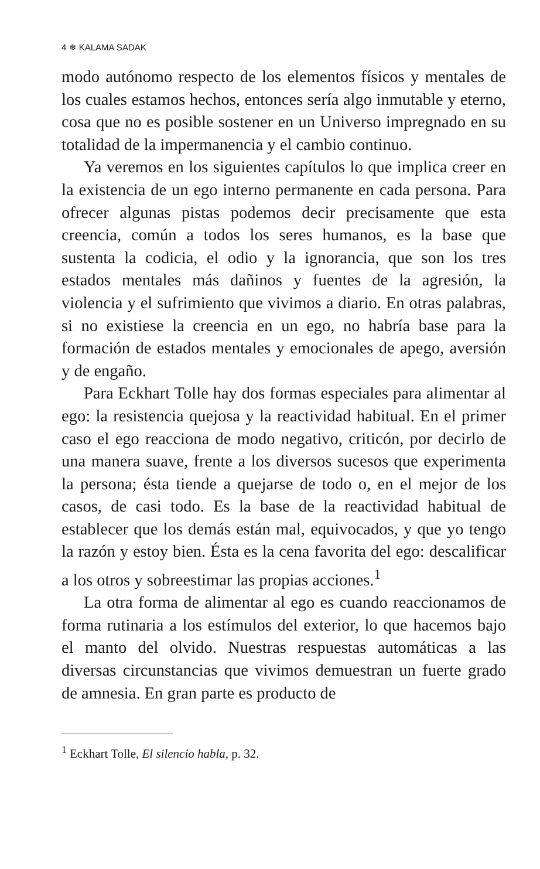4 ❄ KALAMA SADAK
modo autónomo respecto de los elementos físicos y mentales de los cuales estamos hechos, entonces sería algo inmutable y eterno, cosa que no es posible sostener en un Universo impregnado en su totalidad de la impermanencia y el cambio continuo.
Ya veremos en los siguientes capítulos lo que implica creer en la existencia de un ego interno permanente en cada persona. Para ofrecer algunas pistas podemos decir precisamente que esta creencia, común a todos los seres humanos, es la base que sustenta la codicia, el odio y la ignorancia, que son los tres estados mentales más dañinos y fuentes de la agresión, la violencia y el sufrimiento que vivimos a diario. En otras palabras, si no existiese la creencia en un ego, no habría base para la formación de estados mentales y emocionales de apego, aversión y de engaño.
Para Eckhart Tolle hay dos formas especiales para alimentar al ego: la resistencia quejosa y la reactividad habitual. En el primer caso el ego reacciona de modo negativo, criticón, por decirlo de una manera suave, frente a los diversos sucesos que experimenta la persona; ésta tiende a quejarse de todo o, en el mejor de los casos, de casi todo. Es la base de la reactividad habitual de establecer que los demás están mal, equivocados, y que yo tengo la razón y estoy bien. Ésta es la cena favorita del ego: descalificar a los otros y sobreestimar las propias acciones.<sup>1</sup>
La otra forma de alimentar al ego es cuando reaccionamos de forma rutinaria a los estímulos del exterior, lo que hacemos bajo el manto del olvido. Nuestras respuestas automáticas a las diversas circunstancias que vivimos demuestran un fuerte grado de amnesia. En gran parte es producto de
<sup>1</sup> Eckhart Tolle, El silencio habla, p. 32.